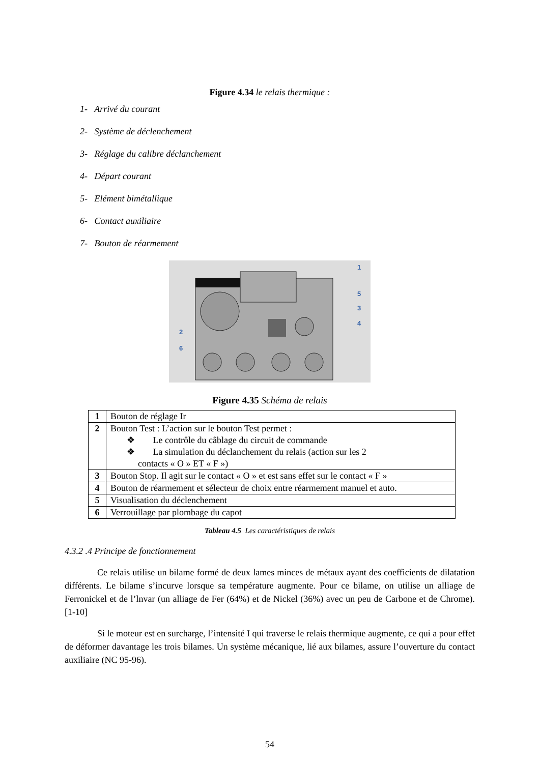Figure 4.34 le relais thermique :
1- Arrivé du courant
2- Système de déclenchement
3- Réglage du calibre déclanchement
4- Départ courant
5- Elément bimétallique
6- Contact auxiliaire
7- Bouton de réarmement
1
5
3
4
2
6
Figure 4.35 Schéma de relais
| 1 | Bouton de réglage Ir |
| 2 | Bouton Test : L’action sur le bouton Test permet : ❖ Le contrôle du câblage du circuit de commande ❖ La simulation du déclanchement du relais (action sur les 2 contacts « O » ET « F ») |
| 3 | Bouton Stop. Il agit sur le contact « O » et est sans effet sur le contact « F » |
| 4 | Bouton de réarmement et sélecteur de choix entre réarmement manuel et auto. |
| 5 | Visualisation du déclenchement |
| 6 | Verrouillage par plombage du capot |
Tableau 4.5 Les caractéristiques de relais
4.3.2 .4 Principe de fonctionnement
Ce relais utilise un bilame formé de deux lames minces de métaux ayant des coefficients de dilatation différents. Le bilame s’incurve lorsque sa température augmente. Pour ce bilame, on utilise un alliage de Ferronickel et de l’lnvar (un alliage de Fer (64%) et de Nickel (36%) avec un peu de Carbone et de Chrome). [1-10]
Si le moteur est en surcharge, l’intensité I qui traverse le relais thermique augmente, ce qui a pour effet de déformer davantage les trois bilames. Un système mécanique, lié aux bilames, assure l’ouverture du contact auxiliaire (NC 95-96).
54